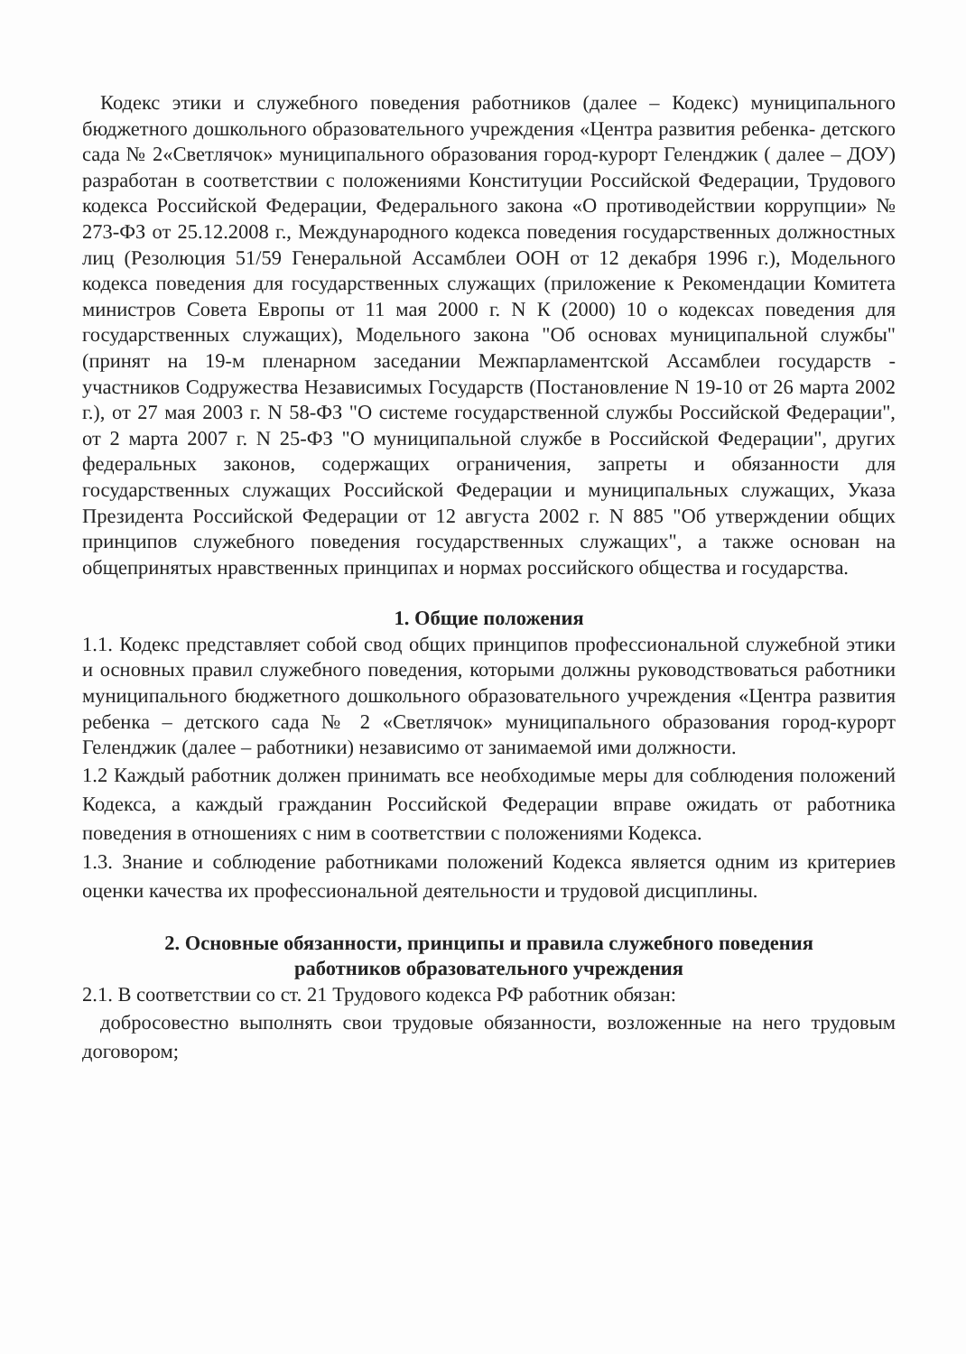Кодекс этики и служебного поведения работников (далее – Кодекс) муниципального бюджетного дошкольного образовательного учреждения «Центра развития ребенка- детского сада № 2«Светлячок» муниципального образования город-курорт Геленджик ( далее – ДОУ) разработан в соответствии с положениями Конституции Российской Федерации, Трудового кодекса Российской Федерации, Федерального закона «О противодействии коррупции» № 273-ФЗ от 25.12.2008 г., Международного кодекса поведения государственных должностных лиц (Резолюция 51/59 Генеральной Ассамблеи ООН от 12 декабря 1996 г.), Модельного кодекса поведения для государственных служащих (приложение к Рекомендации Комитета министров Совета Европы от 11 мая 2000 г. N К (2000) 10 о кодексах поведения для государственных служащих), Модельного закона "Об основах муниципальной службы" (принят на 19-м пленарном заседании Межпарламентской Ассамблеи государств - участников Содружества Независимых Государств (Постановление N 19-10 от 26 марта 2002 г.), от 27 мая 2003 г. N 58-ФЗ "О системе государственной службы Российской Федерации", от 2 марта 2007 г. N 25-ФЗ "О муниципальной службе в Российской Федерации", других федеральных законов, содержащих ограничения, запреты и обязанности для государственных служащих Российской Федерации и муниципальных служащих, Указа Президента Российской Федерации от 12 августа 2002 г. N 885 "Об утверждении общих принципов служебного поведения государственных служащих", а также основан на общепринятых нравственных принципах и нормах российского общества и государства.
1. Общие положения
1.1. Кодекс представляет собой свод общих принципов профессиональной служебной этики и основных правил служебного поведения, которыми должны руководствоваться работники муниципального бюджетного дошкольного образовательного учреждения «Центра развития ребенка – детского сада № 2 «Светлячок» муниципального образования город-курорт Геленджик (далее – работники) независимо от занимаемой ими должности.
1.2 Каждый работник должен принимать все необходимые меры для соблюдения положений Кодекса, а каждый гражданин Российской Федерации вправе ожидать от работника поведения в отношениях с ним в соответствии с положениями Кодекса.
1.3. Знание и соблюдение работниками положений Кодекса является одним из критериев оценки качества их профессиональной деятельности и трудовой дисциплины.
2. Основные обязанности, принципы и правила служебного поведения
работников образовательного учреждения
2.1. В соответствии со ст. 21 Трудового кодекса РФ работник обязан:
добросовестно выполнять свои трудовые обязанности, возложенные на него трудовым договором;